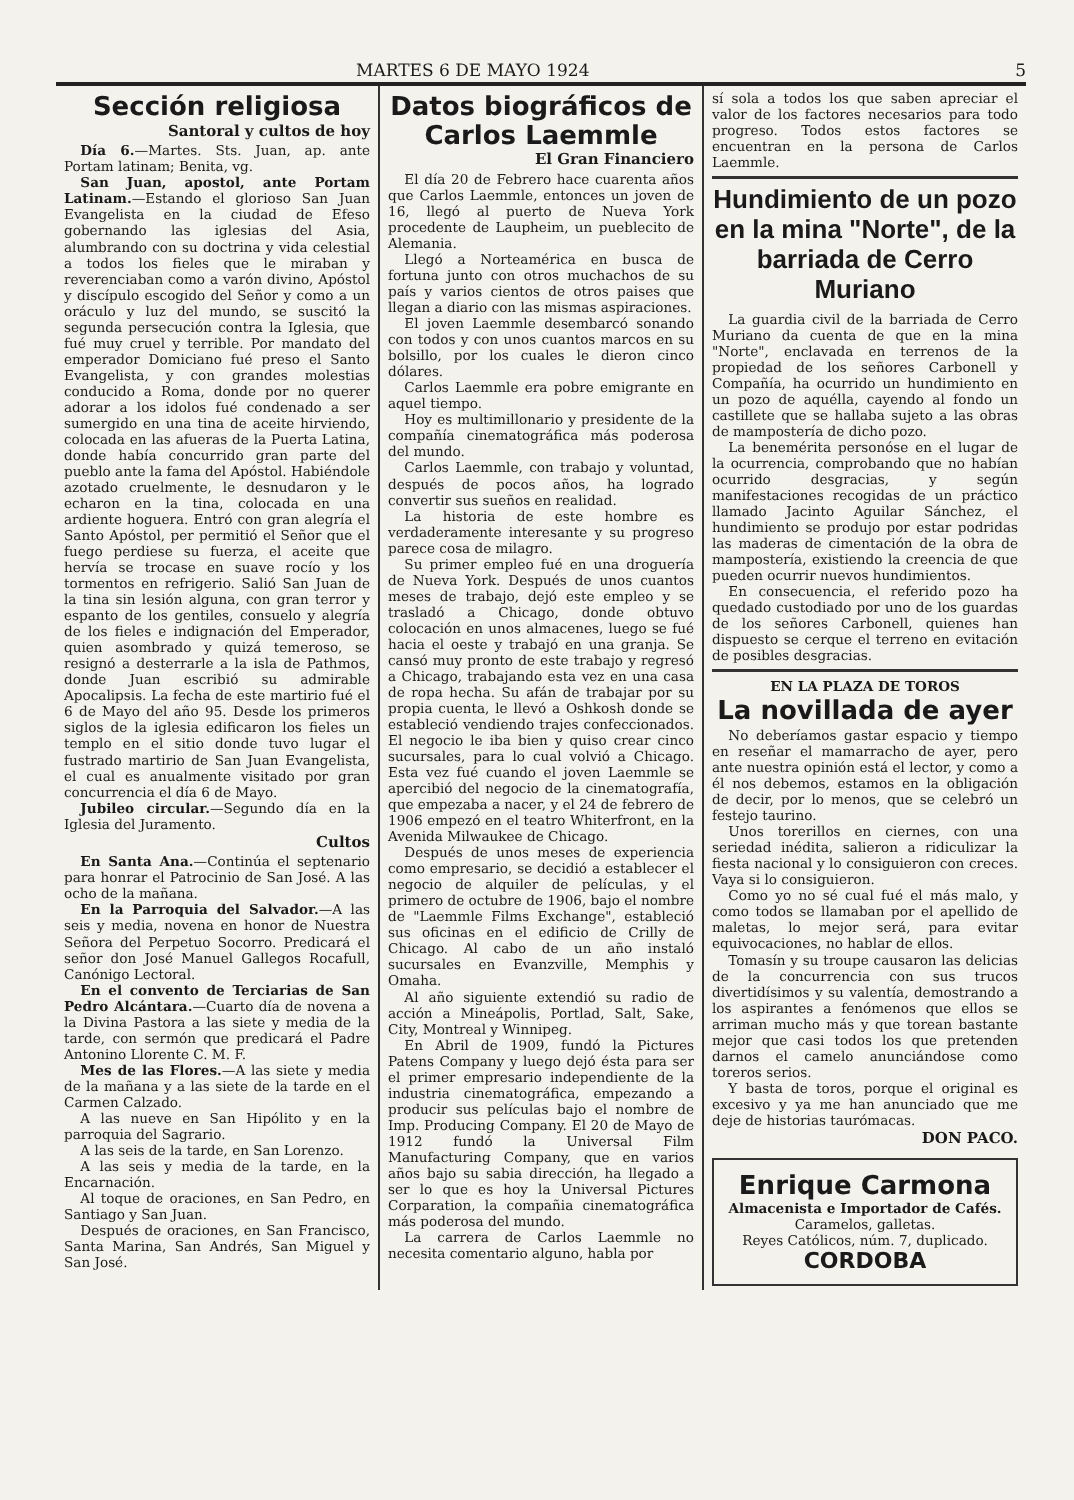MARTES 6 DE MAYO 1924 5
Sección religiosa
Santoral y cultos de hoy
Día 6.—Martes. Sts. Juan, ap. ante Portam latinam; Benita, vg.
San Juan, apostol, ante Portam Latinam.—Estando el glorioso San Juan Evangelista en la ciudad de Efeso gobernando las iglesias del Asia, alumbrando con su doctrina y vida celestial a todos los fieles que le miraban y reverenciaban como a varón divino, Apóstol y discípulo escogido del Señor y como a un oráculo y luz del mundo, se suscitó la segunda persecución contra la Iglesia, que fué muy cruel y terrible. Por mandato del emperador Domiciano fué preso el Santo Evangelista, y con grandes molestias conducido a Roma, donde por no querer adorar a los idolos fué condenado a ser sumergido en una tina de aceite hirviendo, colocada en las afueras de la Puerta Latina, donde había concurrido gran parte del pueblo ante la fama del Apóstol. Habiéndole azotado cruelmente, le desnudaron y le echaron en la tina, colocada en una ardiente hoguera. Entró con gran alegría el Santo Apóstol, per permitió el Señor que el fuego perdiese su fuerza, el aceite que hervía se trocase en suave rocío y los tormentos en refrigerio. Salió San Juan de la tina sin lesión alguna, con gran terror y espanto de los gentiles, consuelo y alegría de los fieles e indignación del Emperador, quien asombrado y quizá temeroso, se resignó a desterrarle a la isla de Pathmos, donde Juan escribió su admirable Apocalipsis. La fecha de este martirio fué el 6 de Mayo del año 95. Desde los primeros siglos de la iglesia edificaron los fieles un templo en el sitio donde tuvo lugar el fustrado martirio de San Juan Evangelista, el cual es anualmente visitado por gran concurrencia el día 6 de Mayo.
Jubileo circular.—Segundo día en la Iglesia del Juramento.
Cultos
En Santa Ana.—Continúa el septenario para honrar el Patrocinio de San José. A las ocho de la mañana.
En la Parroquia del Salvador.—A las seis y media, novena en honor de Nuestra Señora del Perpetuo Socorro. Predicará el señor don José Manuel Gallegos Rocafull, Canónigo Lectoral.
En el convento de Terciarias de San Pedro Alcántara.—Cuarto día de novena a la Divina Pastora a las siete y media de la tarde, con sermón que predicará el Padre Antonino Llorente C. M. F.
Mes de las Flores.—A las siete y media de la mañana y a las siete de la tarde en el Carmen Calzado.
A las nueve en San Hipólito y en la parroquia del Sagrario.
A las seis de la tarde, en San Lorenzo.
A las seis y media de la tarde, en la Encarnación.
Al toque de oraciones, en San Pedro, en Santiago y San Juan.
Después de oraciones, en San Francisco, Santa Marina, San Andrés, San Miguel y San José.
Datos biográficos de Carlos Laemmle
El Gran Financiero
El día 20 de Febrero hace cuarenta años que Carlos Laemmle, entonces un joven de 16, llegó al puerto de Nueva York procedente de Laupheim, un pueblecito de Alemania.
Llegó a Norteamérica en busca de fortuna junto con otros muchachos de su país y varios cientos de otros paises que llegan a diario con las mismas aspiraciones.
El joven Laemmle desembarcó sonando con todos y con unos cuantos marcos en su bolsillo, por los cuales le dieron cinco dólares.
Carlos Laemmle era pobre emigrante en aquel tiempo.
Hoy es multimillonario y presidente de la compañía cinematográfica más poderosa del mundo.
Carlos Laemmle, con trabajo y voluntad, después de pocos años, ha logrado convertir sus sueños en realidad.
La historia de este hombre es verdaderamente interesante y su progreso parece cosa de milagro.
Su primer empleo fué en una droguería de Nueva York. Después de unos cuantos meses de trabajo, dejó este empleo y se trasladó a Chicago, donde obtuvo colocación en unos almacenes, luego se fué hacia el oeste y trabajó en una granja. Se cansó muy pronto de este trabajo y regresó a Chicago, trabajando esta vez en una casa de ropa hecha. Su afán de trabajar por su propia cuenta, le llevó a Oshkosh donde se estableció vendiendo trajes confeccionados. El negocio le iba bien y quiso crear cinco sucursales, para lo cual volvió a Chicago. Esta vez fué cuando el joven Laemmle se apercibió del negocio de la cinematografía, que empezaba a nacer, y el 24 de febrero de 1906 empezó en el teatro Whiterfront, en la Avenida Milwaukee de Chicago.
Después de unos meses de experiencia como empresario, se decidió a establecer el negocio de alquiler de películas, y el primero de octubre de 1906, bajo el nombre de "Laemmle Films Exchange", estableció sus oficinas en el edificio de Crilly de Chicago. Al cabo de un año instaló sucursales en Evanzville, Memphis y Omaha.
Al año siguiente extendió su radio de acción a Mineápolis, Portlad, Salt, Sake, City, Montreal y Winnipeg.
En Abril de 1909, fundó la Pictures Patens Company y luego dejó ésta para ser el primer empresario independiente de la industria cinematográfica, empezando a producir sus películas bajo el nombre de Imp. Producing Company. El 20 de Mayo de 1912 fundó la Universal Film Manufacturing Company, que en varios años bajo su sabia dirección, ha llegado a ser lo que es hoy la Universal Pictures Corparation, la compañia cinematográfica más poderosa del mundo.
La carrera de Carlos Laemmle no necesita comentario alguno, habla por
sí sola a todos los que saben apreciar el valor de los factores necesarios para todo progreso. Todos estos factores se encuentran en la persona de Carlos Laemmle.
Hundimiento de un pozo en la mina "Norte", de la barriada de Cerro Muriano
La guardia civil de la barriada de Cerro Muriano da cuenta de que en la mina "Norte", enclavada en terrenos de la propiedad de los señores Carbonell y Compañía, ha ocurrido un hundimiento en un pozo de aquélla, cayendo al fondo un castillete que se hallaba sujeto a las obras de mampostería de dicho pozo.
La benemérita personóse en el lugar de la ocurrencia, comprobando que no habían ocurrido desgracias, y según manifestaciones recogidas de un práctico llamado Jacinto Aguilar Sánchez, el hundimiento se produjo por estar podridas las maderas de cimentación de la obra de mampostería, existiendo la creencia de que pueden ocurrir nuevos hundimientos.
En consecuencia, el referido pozo ha quedado custodiado por uno de los guardas de los señores Carbonell, quienes han dispuesto se cerque el terreno en evitación de posibles desgracias.
EN LA PLAZA DE TOROS
La novillada de ayer
No deberíamos gastar espacio y tiempo en reseñar el mamarracho de ayer, pero ante nuestra opinión está el lector, y como a él nos debemos, estamos en la obligación de decir, por lo menos, que se celebró un festejo taurino.
Unos torerillos en ciernes, con una seriedad inédita, salieron a ridiculizar la fiesta nacional y lo consiguieron con creces. Vaya si lo consiguieron.
Como yo no sé cual fué el más malo, y como todos se llamaban por el apellido de maletas, lo mejor será, para evitar equivocaciones, no hablar de ellos.
Tomasín y su troupe causaron las delicias de la concurrencia con sus trucos divertidísimos y su valentía, demostrando a los aspirantes a fenómenos que ellos se arriman mucho más y que torean bastante mejor que casi todos los que pretenden darnos el camelo anunciándose como toreros serios.
Y basta de toros, porque el original es excesivo y ya me han anunciado que me deje de historias taurómacas.
DON PACO.
Enrique Carmona
Almacenista e Importador de Cafés.
Caramelos, galletas.
Reyes Católicos, núm. 7, duplicado.
CORDOBA